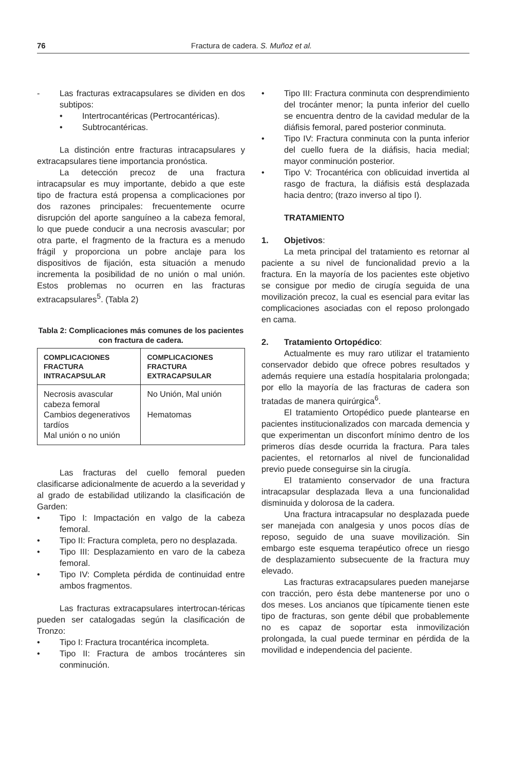76 Fractura de cadera. S. Muñoz et al.
- Las fracturas extracapsulares se dividen en dos subtipos:
• Intertrocantéricas (Pertrocantéricas).
• Subtrocantéricas.
La distinción entre fracturas intracapsulares y extracapsulares tiene importancia pronóstica.
La detección precoz de una fractura intracapsular es muy importante, debido a que este tipo de fractura está propensa a complicaciones por dos razones principales: frecuentemente ocurre disrupción del aporte sanguíneo a la cabeza femoral, lo que puede conducir a una necrosis avascular; por otra parte, el fragmento de la fractura es a menudo frágil y proporciona un pobre anclaje para los dispositivos de fijación, esta situación a menudo incrementa la posibilidad de no unión o mal unión. Estos problemas no ocurren en las fracturas extracapsulares<sup>5</sup>. (Tabla 2)
Tabla 2: Complicaciones más comunes de los pacientes con fractura de cadera.
| COMPLICACIONES FRACTURA INTRACAPSULAR | COMPLICACIONES FRACTURA EXTRACAPSULAR |
| --- | --- |
| Necrosis avascular cabeza femoral Cambios degenerativos tardíos Mal unión o no unión | No Unión, Mal unión Hematomas |
Las fracturas del cuello femoral pueden clasificarse adicionalmente de acuerdo a la severidad y al grado de estabilidad utilizando la clasificación de Garden:
• Tipo I: Impactación en valgo de la cabeza femoral.
• Tipo II: Fractura completa, pero no desplazada.
• Tipo III: Desplazamiento en varo de la cabeza femoral.
• Tipo IV: Completa pérdida de continuidad entre ambos fragmentos.
Las fracturas extracapsulares intertrocan-téricas pueden ser catalogadas según la clasificación de Tronzo:
• Tipo I: Fractura trocantérica incompleta.
• Tipo II: Fractura de ambos trocánteres sin conminución.
• Tipo III: Fractura conminuta con desprendimiento del trocánter menor; la punta inferior del cuello se encuentra dentro de la cavidad medular de la diáfisis femoral, pared posterior conminuta.
• Tipo IV: Fractura conminuta con la punta inferior del cuello fuera de la diáfisis, hacia medial; mayor conminución posterior.
• Tipo V: Trocantérica con oblicuidad invertida al rasgo de fractura, la diáfisis está desplazada hacia dentro; (trazo inverso al tipo I).
TRATAMIENTO
1. Objetivos:
La meta principal del tratamiento es retornar al paciente a su nivel de funcionalidad previo a la fractura. En la mayoría de los pacientes este objetivo se consigue por medio de cirugía seguida de una movilización precoz, la cual es esencial para evitar las complicaciones asociadas con el reposo prolongado en cama.
2. Tratamiento Ortopédico:
Actualmente es muy raro utilizar el tratamiento conservador debido que ofrece pobres resultados y además requiere una estadía hospitalaria prolongada; por ello la mayoría de las fracturas de cadera son tratadas de manera quirúrgica<sup>6</sup>.
El tratamiento Ortopédico puede plantearse en pacientes institucionalizados con marcada demencia y que experimentan un disconfort mínimo dentro de los primeros días desde ocurrida la fractura. Para tales pacientes, el retornarlos al nivel de funcionalidad previo puede conseguirse sin la cirugía.
El tratamiento conservador de una fractura intracapsular desplazada lleva a una funcionalidad disminuida y dolorosa de la cadera.
Una fractura intracapsular no desplazada puede ser manejada con analgesia y unos pocos días de reposo, seguido de una suave movilización. Sin embargo este esquema terapéutico ofrece un riesgo de desplazamiento subsecuente de la fractura muy elevado.
Las fracturas extracapsulares pueden manejarse con tracción, pero ésta debe mantenerse por uno o dos meses. Los ancianos que típicamente tienen este tipo de fracturas, son gente débil que probablemente no es capaz de soportar esta inmovilización prolongada, la cual puede terminar en pérdida de la movilidad e independencia del paciente.